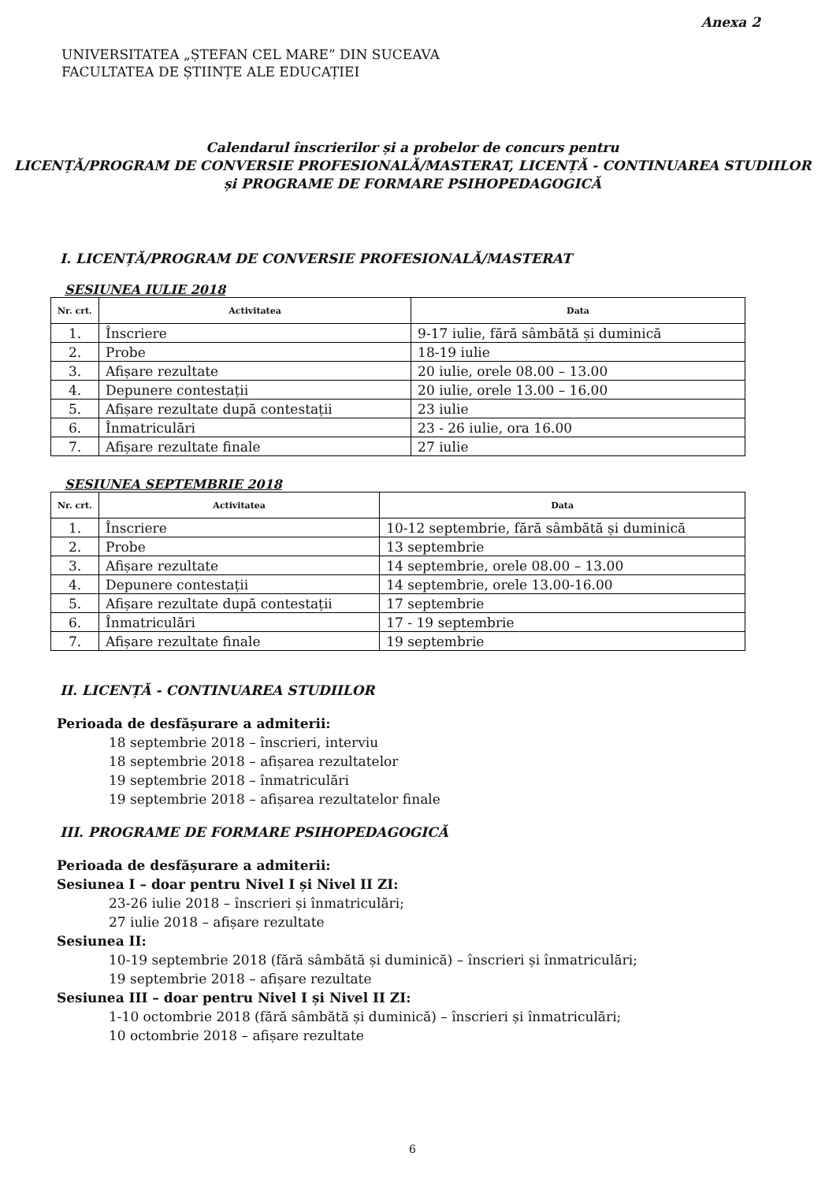Anexa 2
UNIVERSITATEA „ȘTEFAN CEL MARE” DIN SUCEAVA
FACULTATEA DE ȘTIINȚE ALE EDUCAȚIEI
Calendarul înscrierilor și a probelor de concurs pentru
LICENȚĂ/PROGRAM DE CONVERSIE PROFESIONALĂ/MASTERAT, LICENȚĂ - CONTINUAREA STUDIILOR
și PROGRAME DE FORMARE PSIHOPEDAGOGICĂ
I. LICENȚĂ/PROGRAM DE CONVERSIE PROFESIONALĂ/MASTERAT
SESIUNEA IULIE 2018
| Nr. crt. | Activitatea | Data |
| --- | --- | --- |
| 1. | Înscriere | 9-17 iulie, fără sâmbătă și duminică |
| 2. | Probe | 18-19 iulie |
| 3. | Afișare rezultate | 20 iulie, orele 08.00 – 13.00 |
| 4. | Depunere contestații | 20 iulie, orele 13.00 – 16.00 |
| 5. | Afișare rezultate după contestații | 23 iulie |
| 6. | Înmatriculări | 23 - 26 iulie, ora 16.00 |
| 7. | Afișare rezultate finale | 27 iulie |
SESIUNEA SEPTEMBRIE 2018
| Nr. crt. | Activitatea | Data |
| --- | --- | --- |
| 1. | Înscriere | 10-12 septembrie, fără sâmbătă și duminică |
| 2. | Probe | 13 septembrie |
| 3. | Afișare rezultate | 14 septembrie, orele 08.00 – 13.00 |
| 4. | Depunere contestații | 14 septembrie, orele 13.00-16.00 |
| 5. | Afișare rezultate după contestații | 17 septembrie |
| 6. | Înmatriculări | 17 - 19 septembrie |
| 7. | Afișare rezultate finale | 19 septembrie |
II. LICENȚĂ - CONTINUAREA STUDIILOR
Perioada de desfășurare a admiterii:
18 septembrie 2018 – înscrieri, interviu
18 septembrie 2018 – afișarea rezultatelor
19 septembrie 2018 – înmatriculări
19 septembrie 2018 – afișarea rezultatelor finale
III. PROGRAME DE FORMARE PSIHOPEDAGOGICĂ
Perioada de desfășurare a admiterii:
Sesiunea I – doar pentru Nivel I și Nivel II ZI:
23-26 iulie 2018 – înscrieri și înmatriculări;
27 iulie 2018 – afișare rezultate
Sesiunea II:
10-19 septembrie 2018 (fără sâmbătă și duminică) – înscrieri și înmatriculări;
19 septembrie 2018 – afișare rezultate
Sesiunea III – doar pentru Nivel I și Nivel II ZI:
1-10 octombrie 2018 (fără sâmbătă și duminică) – înscrieri și înmatriculări;
10 octombrie 2018 – afișare rezultate
6